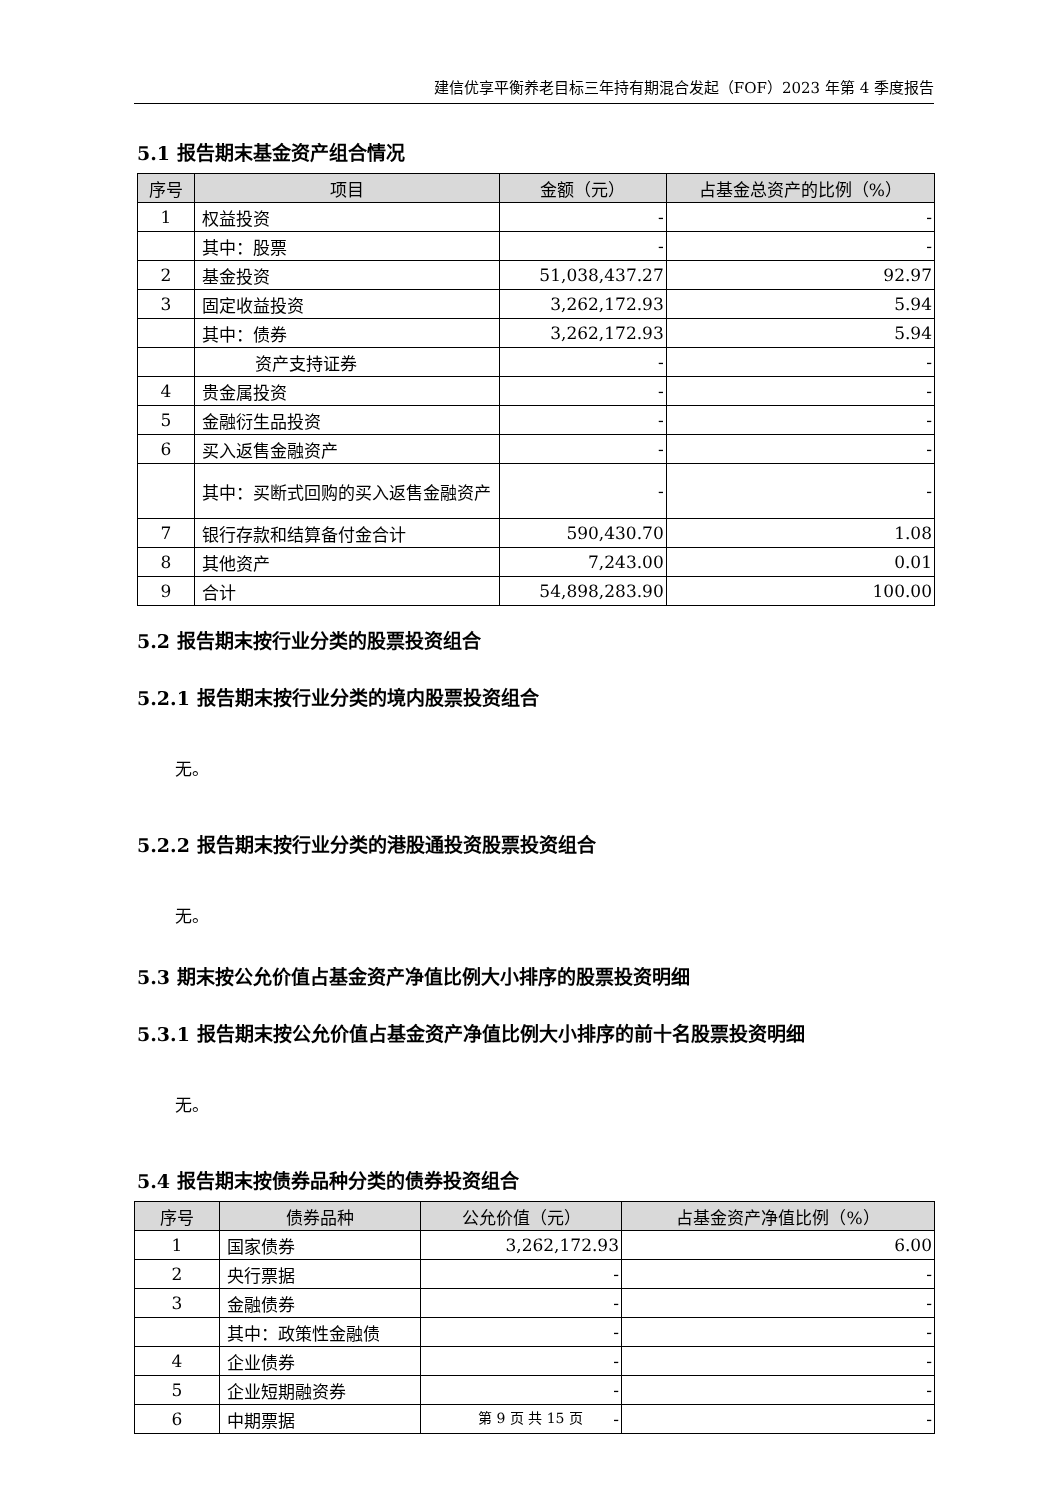建信优享平衡养老目标三年持有期混合发起（FOF）2023 年第 4 季度报告
5.1 报告期末基金资产组合情况
| 序号 | 项目 | 金额（元） | 占基金总资产的比例（%） |
| --- | --- | --- | --- |
| 1 | 权益投资 | - | - |
| | 其中：股票 | - | - |
| 2 | 基金投资 | 51,038,437.27 | 92.97 |
| 3 | 固定收益投资 | 3,262,172.93 | 5.94 |
| | 其中：债券 | 3,262,172.93 | 5.94 |
| | 资产支持证券 | - | - |
| 4 | 贵金属投资 | - | - |
| 5 | 金融衍生品投资 | - | - |
| 6 | 买入返售金融资产 | - | - |
| | 其中：买断式回购的买入返售金融资产 | - | - |
| 7 | 银行存款和结算备付金合计 | 590,430.70 | 1.08 |
| 8 | 其他资产 | 7,243.00 | 0.01 |
| 9 | 合计 | 54,898,283.90 | 100.00 |
5.2 报告期末按行业分类的股票投资组合
5.2.1 报告期末按行业分类的境内股票投资组合
无。
5.2.2 报告期末按行业分类的港股通投资股票投资组合
无。
5.3 期末按公允价值占基金资产净值比例大小排序的股票投资明细
5.3.1 报告期末按公允价值占基金资产净值比例大小排序的前十名股票投资明细
无。
5.4 报告期末按债券品种分类的债券投资组合
| 序号 | 债券品种 | 公允价值（元） | 占基金资产净值比例（%） |
| --- | --- | --- | --- |
| 1 | 国家债券 | 3,262,172.93 | 6.00 |
| 2 | 央行票据 | - | - |
| 3 | 金融债券 | - | - |
| | 其中：政策性金融债 | - | - |
| 4 | 企业债券 | - | - |
| 5 | 企业短期融资券 | - | - |
| 6 | 中期票据 | - | - |
第 9 页 共 15 页